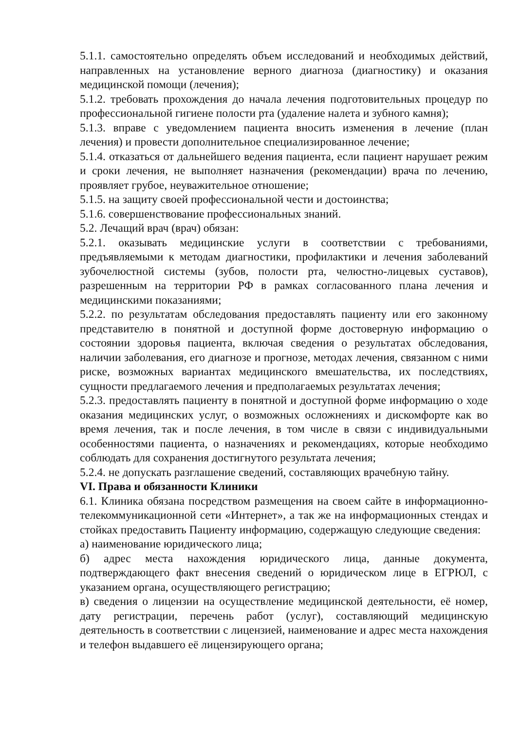5.1.1. самостоятельно определять объем исследований и необходимых действий, направленных на установление верного диагноза (диагностику) и оказания медицинской помощи (лечения);
5.1.2. требовать прохождения до начала лечения подготовительных процедур по профессиональной гигиене полости рта (удаление налета и зубного камня);
5.1.3. вправе с уведомлением пациента вносить изменения в лечение (план лечения) и провести дополнительное специализированное лечение;
5.1.4. отказаться от дальнейшего ведения пациента, если пациент нарушает режим и сроки лечения, не выполняет назначения (рекомендации) врача по лечению, проявляет грубое, неуважительное отношение;
5.1.5. на защиту своей профессиональной чести и достоинства;
5.1.6. совершенствование профессиональных знаний.
5.2. Лечащий врач (врач) обязан:
5.2.1. оказывать медицинские услуги в соответствии с требованиями, предъявляемыми к методам диагностики, профилактики и лечения заболеваний зубочелюстной системы (зубов, полости рта, челюстно-лицевых суставов), разрешенным на территории РФ в рамках согласованного плана лечения и медицинскими показаниями;
5.2.2. по результатам обследования предоставлять пациенту или его законному представителю в понятной и доступной форме достоверную информацию о состоянии здоровья пациента, включая сведения о результатах обследования, наличии заболевания, его диагнозе и прогнозе, методах лечения, связанном с ними риске, возможных вариантах медицинского вмешательства, их последствиях, сущности предлагаемого лечения и предполагаемых результатах лечения;
5.2.3. предоставлять пациенту в понятной и доступной форме информацию о ходе оказания медицинских услуг, о возможных осложнениях и дискомфорте как во время лечения, так и после лечения, в том числе в связи с индивидуальными особенностями пациента, о назначениях и рекомендациях, которые необходимо соблюдать для сохранения достигнутого результата лечения;
5.2.4. не допускать разглашение сведений, составляющих врачебную тайну.
VI. Права и обязанности Клиники
6.1. Клиника обязана посредством размещения на своем сайте в информационно-телекоммуникационной сети «Интернет», а так же на информационных стендах и стойках предоставить Пациенту информацию, содержащую следующие сведения:
а) наименование юридического лица;
б) адрес места нахождения юридического лица, данные документа, подтверждающего факт внесения сведений о юридическом лице в ЕГРЮЛ, с указанием органа, осуществляющего регистрацию;
в) сведения о лицензии на осуществление медицинской деятельности, её номер, дату регистрации, перечень работ (услуг), составляющий медицинскую деятельность в соответствии с лицензией, наименование и адрес места нахождения и телефон выдавшего её лицензирующего органа;